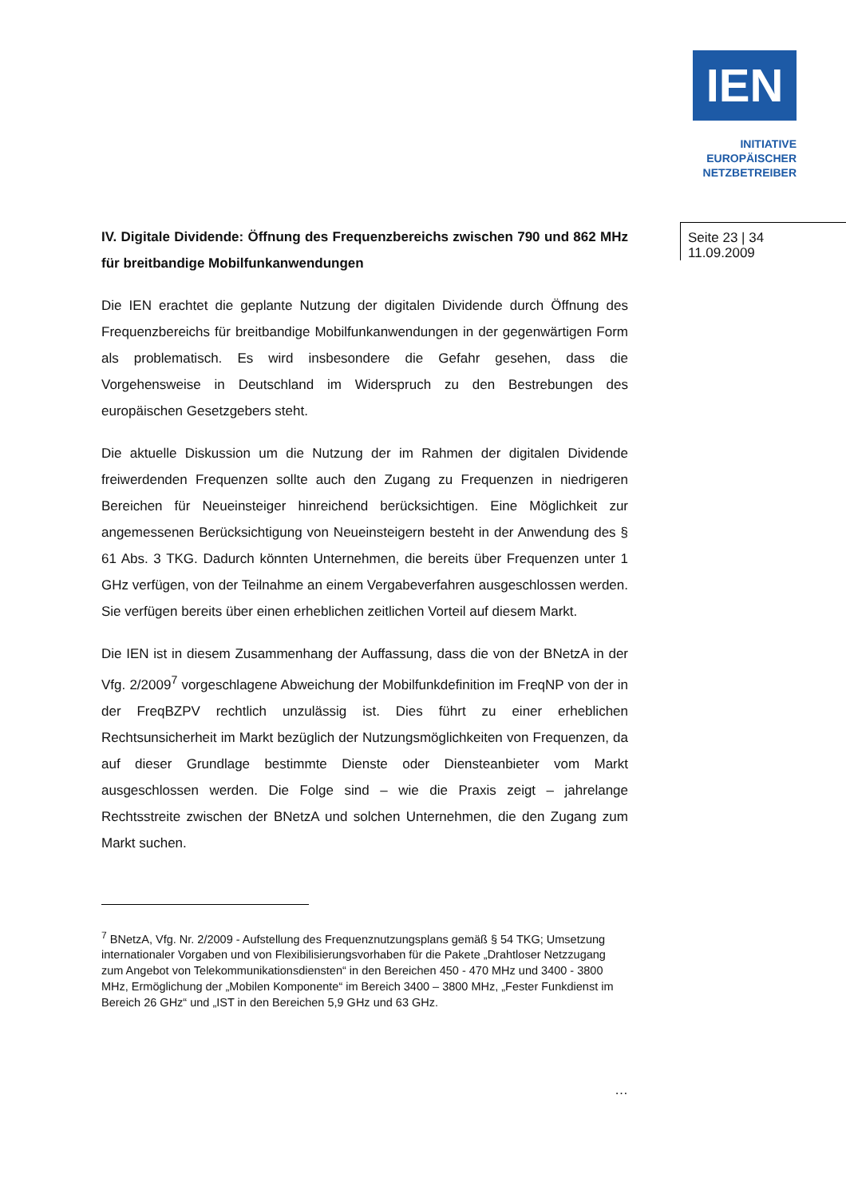IEN
INITIATIVE
EUROPÄISCHER
NETZBETREIBER
Seite 23 | 34
11.09.2009
IV. Digitale Dividende: Öffnung des Frequenzbereichs zwischen 790 und 862 MHz für breitbandige Mobilfunkanwendungen
Die IEN erachtet die geplante Nutzung der digitalen Dividende durch Öffnung des Frequenzbereichs für breitbandige Mobilfunkanwendungen in der gegenwärtigen Form als problematisch. Es wird insbesondere die Gefahr gesehen, dass die Vorgehensweise in Deutschland im Widerspruch zu den Bestrebungen des europäischen Gesetzgebers steht.
Die aktuelle Diskussion um die Nutzung der im Rahmen der digitalen Dividende freiwerdenden Frequenzen sollte auch den Zugang zu Frequenzen in niedrigeren Bereichen für Neueinsteiger hinreichend berücksichtigen. Eine Möglichkeit zur angemessenen Berücksichtigung von Neueinsteigern besteht in der Anwendung des § 61 Abs. 3 TKG. Dadurch könnten Unternehmen, die bereits über Frequenzen unter 1 GHz verfügen, von der Teilnahme an einem Vergabeverfahren ausgeschlossen werden. Sie verfügen bereits über einen erheblichen zeitlichen Vorteil auf diesem Markt.
Die IEN ist in diesem Zusammenhang der Auffassung, dass die von der BNetzA in der Vfg. 2/2009<sup>7</sup> vorgeschlagene Abweichung der Mobilfunkdefinition im FreqNP von der in der FreqBZPV rechtlich unzulässig ist. Dies führt zu einer erheblichen Rechtsunsicherheit im Markt bezüglich der Nutzungsmöglichkeiten von Frequenzen, da auf dieser Grundlage bestimmte Dienste oder Diensteanbieter vom Markt ausgeschlossen werden. Die Folge sind – wie die Praxis zeigt – jahrelange Rechtsstreite zwischen der BNetzA und solchen Unternehmen, die den Zugang zum Markt suchen.
<sup>7</sup> BNetzA, Vfg. Nr. 2/2009 - Aufstellung des Frequenznutzungsplans gemäß § 54 TKG; Umsetzung internationaler Vorgaben und von Flexibilisierungsvorhaben für die Pakete „Drahtloser Netzzugang zum Angebot von Telekommunikationsdiensten“ in den Bereichen 450 - 470 MHz und 3400 - 3800 MHz, Ermöglichung der „Mobilen Komponente“ im Bereich 3400 – 3800 MHz, „Fester Funkdienst im Bereich 26 GHz“ und „IST in den Bereichen 5,9 GHz und 63 GHz.
…